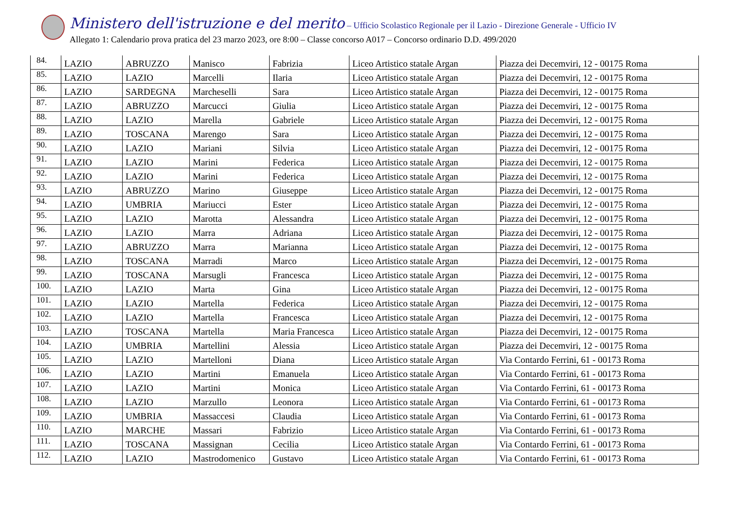Ministero dell'istruzione e del merito – Ufficio Scolastico Regionale per il Lazio - Direzione Generale - Ufficio IV
Allegato 1: Calendario prova pratica del 23 marzo 2023, ore 8:00 – Classe concorso A017 – Concorso ordinario D.D. 499/2020
| 84. | LAZIO | ABRUZZO | Manisco | Fabrizia | Liceo Artistico statale Argan | Piazza dei Decemviri, 12 - 00175 Roma |
| 85. | LAZIO | LAZIO | Marcelli | Ilaria | Liceo Artistico statale Argan | Piazza dei Decemviri, 12 - 00175 Roma |
| 86. | LAZIO | SARDEGNA | Marcheselli | Sara | Liceo Artistico statale Argan | Piazza dei Decemviri, 12 - 00175 Roma |
| 87. | LAZIO | ABRUZZO | Marcucci | Giulia | Liceo Artistico statale Argan | Piazza dei Decemviri, 12 - 00175 Roma |
| 88. | LAZIO | LAZIO | Marella | Gabriele | Liceo Artistico statale Argan | Piazza dei Decemviri, 12 - 00175 Roma |
| 89. | LAZIO | TOSCANA | Marengo | Sara | Liceo Artistico statale Argan | Piazza dei Decemviri, 12 - 00175 Roma |
| 90. | LAZIO | LAZIO | Mariani | Silvia | Liceo Artistico statale Argan | Piazza dei Decemviri, 12 - 00175 Roma |
| 91. | LAZIO | LAZIO | Marini | Federica | Liceo Artistico statale Argan | Piazza dei Decemviri, 12 - 00175 Roma |
| 92. | LAZIO | LAZIO | Marini | Federica | Liceo Artistico statale Argan | Piazza dei Decemviri, 12 - 00175 Roma |
| 93. | LAZIO | ABRUZZO | Marino | Giuseppe | Liceo Artistico statale Argan | Piazza dei Decemviri, 12 - 00175 Roma |
| 94. | LAZIO | UMBRIA | Mariucci | Ester | Liceo Artistico statale Argan | Piazza dei Decemviri, 12 - 00175 Roma |
| 95. | LAZIO | LAZIO | Marotta | Alessandra | Liceo Artistico statale Argan | Piazza dei Decemviri, 12 - 00175 Roma |
| 96. | LAZIO | LAZIO | Marra | Adriana | Liceo Artistico statale Argan | Piazza dei Decemviri, 12 - 00175 Roma |
| 97. | LAZIO | ABRUZZO | Marra | Marianna | Liceo Artistico statale Argan | Piazza dei Decemviri, 12 - 00175 Roma |
| 98. | LAZIO | TOSCANA | Marradi | Marco | Liceo Artistico statale Argan | Piazza dei Decemviri, 12 - 00175 Roma |
| 99. | LAZIO | TOSCANA | Marsugli | Francesca | Liceo Artistico statale Argan | Piazza dei Decemviri, 12 - 00175 Roma |
| 100. | LAZIO | LAZIO | Marta | Gina | Liceo Artistico statale Argan | Piazza dei Decemviri, 12 - 00175 Roma |
| 101. | LAZIO | LAZIO | Martella | Federica | Liceo Artistico statale Argan | Piazza dei Decemviri, 12 - 00175 Roma |
| 102. | LAZIO | LAZIO | Martella | Francesca | Liceo Artistico statale Argan | Piazza dei Decemviri, 12 - 00175 Roma |
| 103. | LAZIO | TOSCANA | Martella | Maria Francesca | Liceo Artistico statale Argan | Piazza dei Decemviri, 12 - 00175 Roma |
| 104. | LAZIO | UMBRIA | Martellini | Alessia | Liceo Artistico statale Argan | Piazza dei Decemviri, 12 - 00175 Roma |
| 105. | LAZIO | LAZIO | Martelloni | Diana | Liceo Artistico statale Argan | Via Contardo Ferrini, 61 - 00173 Roma |
| 106. | LAZIO | LAZIO | Martini | Emanuela | Liceo Artistico statale Argan | Via Contardo Ferrini, 61 - 00173 Roma |
| 107. | LAZIO | LAZIO | Martini | Monica | Liceo Artistico statale Argan | Via Contardo Ferrini, 61 - 00173 Roma |
| 108. | LAZIO | LAZIO | Marzullo | Leonora | Liceo Artistico statale Argan | Via Contardo Ferrini, 61 - 00173 Roma |
| 109. | LAZIO | UMBRIA | Massaccesi | Claudia | Liceo Artistico statale Argan | Via Contardo Ferrini, 61 - 00173 Roma |
| 110. | LAZIO | MARCHE | Massari | Fabrizio | Liceo Artistico statale Argan | Via Contardo Ferrini, 61 - 00173 Roma |
| 111. | LAZIO | TOSCANA | Massignan | Cecilia | Liceo Artistico statale Argan | Via Contardo Ferrini, 61 - 00173 Roma |
| 112. | LAZIO | LAZIO | Mastrodomenico | Gustavo | Liceo Artistico statale Argan | Via Contardo Ferrini, 61 - 00173 Roma |